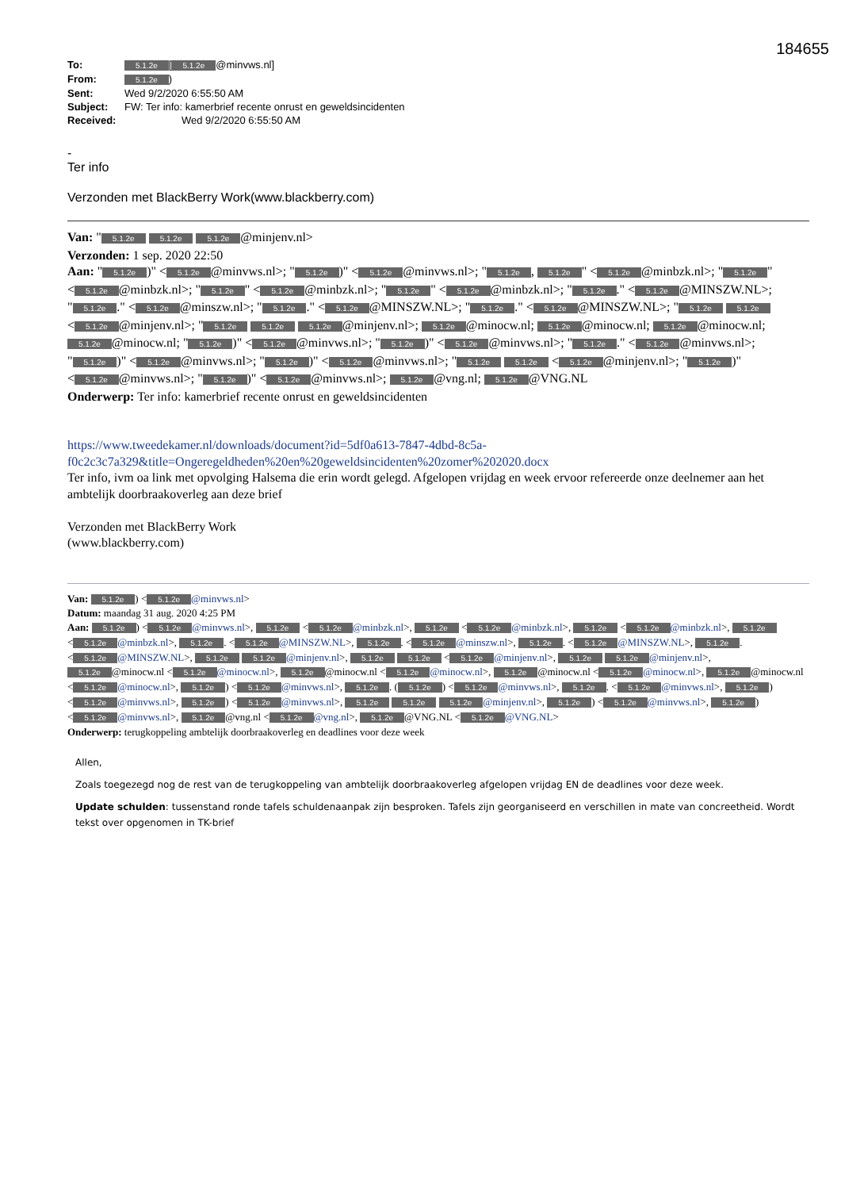184655
To: 5.1.2e [5.1.2e @minvws.nl]
From: 5.1.2e)
Sent: Wed 9/2/2020 6:55:50 AM
Subject: FW: Ter info: kamerbrief recente onrust en geweldsincidenten
Received: Wed 9/2/2020 6:55:50 AM
-
Ter info
Verzonden met BlackBerry Work(www.blackberry.com)
Van: " 5.1.2e 5.1.2e 5.1.2e @minjenv.nl>
Verzonden: 1 sep. 2020 22:50
Aan: " 5.1.2e)" < 5.1.2e @minvws.nl>; " 5.1.2e)" < 5.1.2e @minvws.nl>; " 5.1.2e, 5.1.2e " < 5.1.2e @minbzk.nl>; " 5.1.2e " < 5.1.2e @minbzk.nl>; " 5.1.2e " < 5.1.2e @minbzk.nl>; " 5.1.2e " < 5.1.2e @minbzk.nl>; " 5.1.2e." < 5.1.2e @MINSZW.NL>; " 5.1.2e." < 5.1.2e @minszw.nl>; " 5.1.2e." < 5.1.2e @MINSZW.NL>; " 5.1.2e." < 5.1.2e @MINSZW.NL>; " 5.1.2e 5.1.2e < 5.1.2e @minjenv.nl>; " 5.1.2e 5.1.2e 5.1.2e @minjenv.nl>; 5.1.2e @minocw.nl; 5.1.2e @minocw.nl; 5.1.2e @minocw.nl; 5.1.2e @minocw.nl; " 5.1.2e)" < 5.1.2e @minvws.nl>; " 5.1.2e)" < 5.1.2e @minvws.nl>; " 5.1.2e." < 5.1.2e @minvws.nl>; " 5.1.2e)" < 5.1.2e @minvws.nl>; " 5.1.2e)" < 5.1.2e @minvws.nl>; " 5.1.2e 5.1.2e < 5.1.2e @minjenv.nl>; " 5.1.2e)" < 5.1.2e @minvws.nl>; " 5.1.2e)" < 5.1.2e @minvws.nl>; 5.1.2e @vng.nl; 5.1.2e @VNG.NL
Onderwerp: Ter info: kamerbrief recente onrust en geweldsincidenten
https://www.tweedekamer.nl/downloads/document?id=5df0a613-7847-4dbd-8c5a-
f0c2c3c7a329&title=Ongeregeldheden%20en%20geweldsincidenten%20zomer%202020.docx
Ter info, ivm oa link met opvolging Halsema die erin wordt gelegd. Afgelopen vrijdag en week ervoor refereerde onze deelnemer aan het ambtelijk doorbraakoverleg aan deze brief
Verzonden met BlackBerry Work
(www.blackberry.com)
Van: 5.1.2e) < 5.1.2e @minvws.nl>
Datum: maandag 31 aug. 2020 4:25 PM
Aan: 5.1.2e) < 5.1.2e @minvws.nl>, 5.1.2e < 5.1.2e @minbzk.nl>, 5.1.2e < 5.1.2e @minbzk.nl>, 5.1.2e < 5.1.2e @minbzk.nl>, 5.1.2e < 5.1.2e @minbzk.nl>, 5.1.2e. < 5.1.2e @MINSZW.NL>, 5.1.2e. < 5.1.2e @minszw.nl>, 5.1.2e. < 5.1.2e @MINSZW.NL>, 5.1.2e. < 5.1.2e @MINSZW.NL>, 5.1.2e 5.1.2e @minjenv.nl>, 5.1.2e 5.1.2e < 5.1.2e @minjenv.nl>, 5.1.2e 5.1.2e @minjenv.nl>, 5.1.2e @minocw.nl < 5.1.2e @minocw.nl>, 5.1.2e @minocw.nl < 5.1.2e @minocw.nl>, 5.1.2e @minocw.nl < 5.1.2e @minocw.nl>, 5.1.2e @minocw.nl < 5.1.2e @minocw.nl>, 5.1.2e) < 5.1.2e @minvws.nl>, 5.1.2e. (5.1.2e) < 5.1.2e @minvws.nl>, 5.1.2e. < 5.1.2e @minvws.nl>, 5.1.2e) < 5.1.2e @minvws.nl>, 5.1.2e) < 5.1.2e @minvws.nl>, 5.1.2e 5.1.2e 5.1.2e @minjenv.nl>, 5.1.2e) < 5.1.2e @minvws.nl>, 5.1.2e) < 5.1.2e @minvws.nl>, 5.1.2e @vng.nl < 5.1.2e @vng.nl>, 5.1.2e @VNG.NL < 5.1.2e @VNG.NL>
Onderwerp: terugkoppeling ambtelijk doorbraakoverleg en deadlines voor deze week
Allen,
Zoals toegezegd nog de rest van de terugkoppeling van ambtelijk doorbraakoverleg afgelopen vrijdag EN de deadlines voor deze week.
Update schulden: tussenstand ronde tafels schuldenaanpak zijn besproken. Tafels zijn georganiseerd en verschillen in mate van concreetheid. Wordt tekst over opgenomen in TK-brief